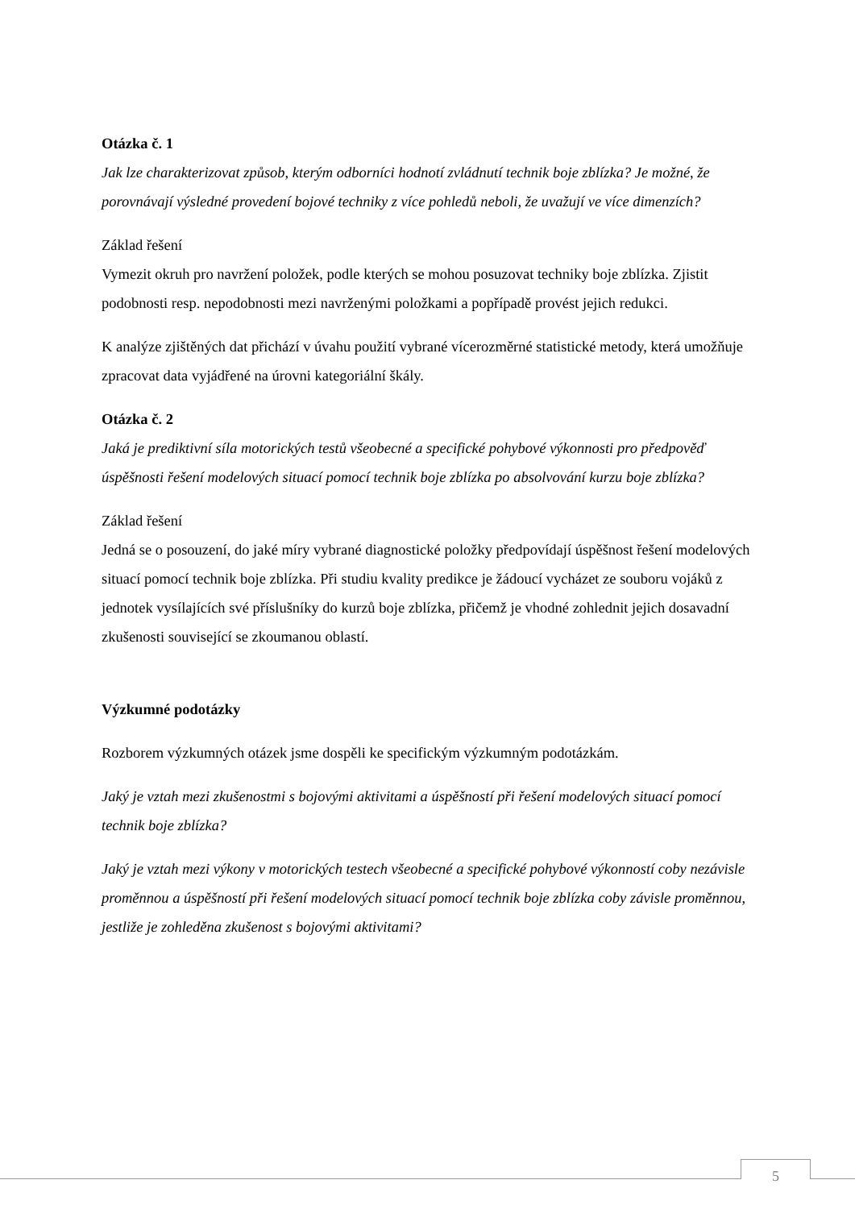Otázka č. 1
Jak lze charakterizovat způsob, kterým odborníci hodnotí zvládnutí technik boje zblízka? Je možné, že porovnávají výsledné provedení bojové techniky z více pohledů neboli, že uvažují ve více dimenzích?
Základ řešení
Vymezit okruh pro navržení položek, podle kterých se mohou posuzovat techniky boje zblízka. Zjistit podobnosti resp. nepodobnosti mezi navrženými položkami a popřípadě provést jejich redukci.
K analýze zjištěných dat přichází v úvahu použití vybrané vícerozměrné statistické metody, která umožňuje zpracovat data vyjádřené na úrovni kategoriální škály.
Otázka č. 2
Jaká je prediktivní síla motorických testů všeobecné a specifické pohybové výkonnosti pro předpověď úspěšnosti řešení modelových situací pomocí technik boje zblízka po absolvování kurzu boje zblízka?
Základ řešení
Jedná se o posouzení, do jaké míry vybrané diagnostické položky předpovídají úspěšnost řešení modelových situací pomocí technik boje zblízka. Při studiu kvality predikce je žádoucí vycházet ze souboru vojáků z jednotek vysílajících své příslušníky do kurzů boje zblízka, přičemž je vhodné zohlednit jejich dosavadní zkušenosti související se zkoumanou oblastí.
Výzkumné podotázky
Rozborem výzkumných otázek jsme dospěli ke specifickým výzkumným podotázkám.
Jaký je vztah mezi zkušenostmi s bojovými aktivitami a úspěšností při řešení modelových situací pomocí technik boje zblízka?
Jaký je vztah mezi výkony v motorických testech všeobecné a specifické pohybové výkonností coby nezávisle proměnnou a úspěšností při řešení modelových situací pomocí technik boje zblízka coby závisle proměnnou, jestliže je zohleděna zkušenost s bojovými aktivitami?
5